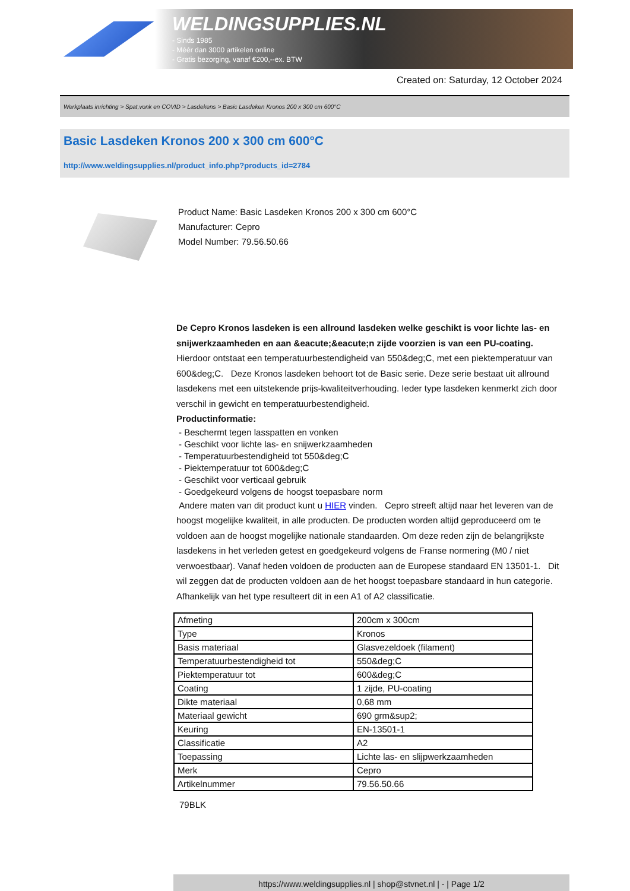WELDINGSUPPLIES.NL
- Sinds 1985
- Méér dan 3000 artikelen online
- Gratis bezorging, vanaf €200,--ex. BTW
Created on: Saturday, 12 October 2024
Werkplaats inrichting > Spat,vonk en COVID > Lasdekens > Basic Lasdeken Kronos 200 x 300 cm 600°C
Basic Lasdeken Kronos 200 x 300 cm 600°C
http://www.weldingsupplies.nl/product_info.php?products_id=2784
Product Name: Basic Lasdeken Kronos 200 x 300 cm 600°C
Manufacturer: Cepro
Model Number: 79.56.50.66
De Cepro Kronos lasdeken is een allround lasdeken welke geschikt is voor lichte las- en snijwerkzaamheden en aan &eacute;&eacute;n zijde voorzien is van een PU-coating. Hierdoor ontstaat een temperatuurbestendigheid van 550&deg;C, met een piektemperatuur van 600&deg;C. Deze Kronos lasdeken behoort tot de Basic serie. Deze serie bestaat uit allround lasdekens met een uitstekende prijs-kwaliteitverhouding. Ieder type lasdeken kenmerkt zich door verschil in gewicht en temperatuurbestendigheid.
Productinformatie:
- Beschermt tegen lasspatten en vonken
- Geschikt voor lichte las- en snijwerkzaamheden
- Temperatuurbestendigheid tot 550&deg;C
- Piektemperatuur tot 600&deg;C
- Geschikt voor verticaal gebruik
- Goedgekeurd volgens de hoogst toepasbare norm
Andere maten van dit product kunt u HIER vinden. Cepro streeft altijd naar het leveren van de hoogst mogelijke kwaliteit, in alle producten. De producten worden altijd geproduceerd om te voldoen aan de hoogst mogelijke nationale standaarden. Om deze reden zijn de belangrijkste lasdekens in het verleden getest en goedgekeurd volgens de Franse normering (M0 / niet verwoestbaar). Vanaf heden voldoen de producten aan de Europese standaard EN 13501-1. Dit wil zeggen dat de producten voldoen aan de het hoogst toepasbare standaard in hun categorie. Afhankelijk van het type resulteert dit in een A1 of A2 classificatie.
| Afmeting | 200cm x 300cm |
| Type | Kronos |
| Basis materiaal | Glasvezeldoek (filament) |
| Temperatuurbestendigheid tot | 550&deg;C |
| Piektemperatuur tot | 600&deg;C |
| Coating | 1 zijde, PU-coating |
| Dikte materiaal | 0,68 mm |
| Materiaal gewicht | 690 grm&sup2; |
| Keuring | EN-13501-1 |
| Classificatie | A2 |
| Toepassing | Lichte las- en slijpwerkzaamheden |
| Merk | Cepro |
| Artikelnummer | 79.56.50.66 |
79BLK
https://www.weldingsupplies.nl | shop@stvnet.nl | - | Page 1/2